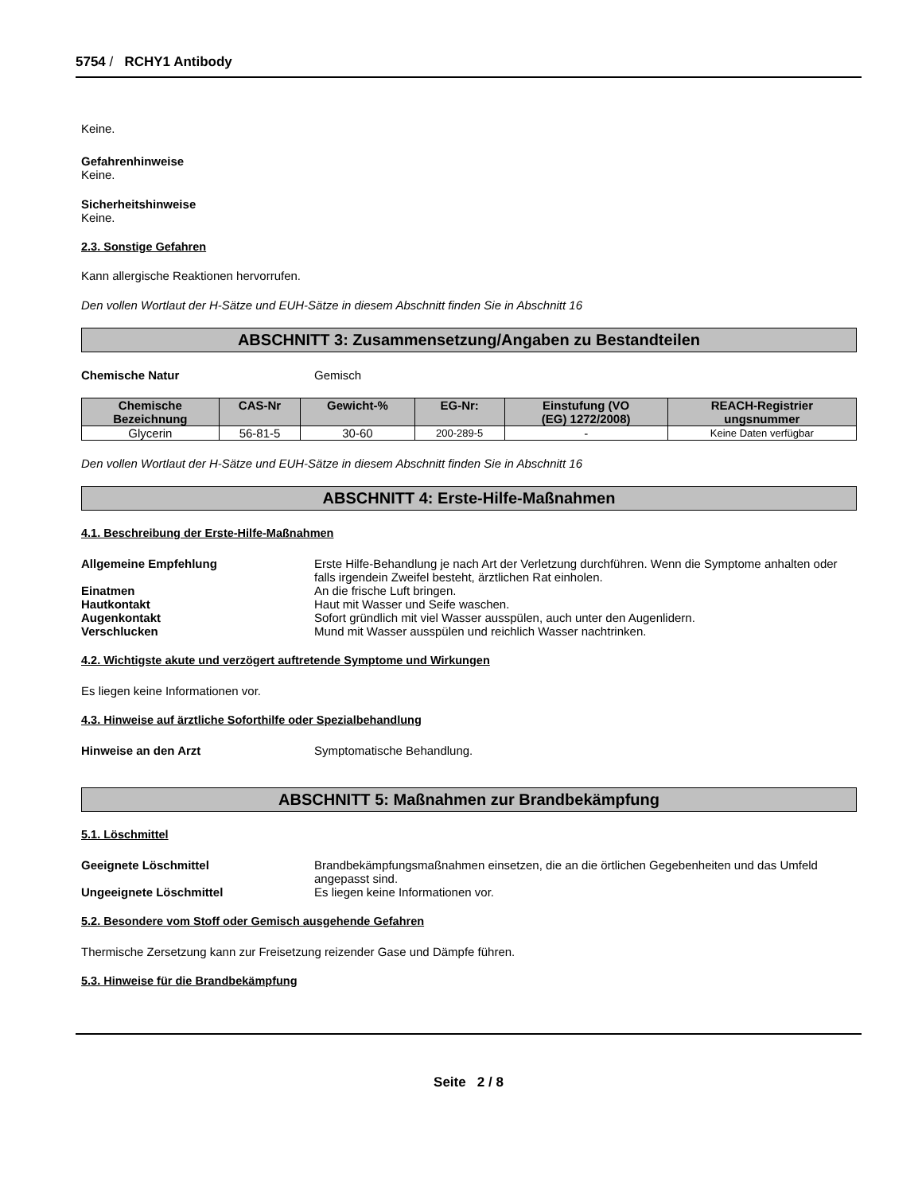5754 / RCHY1 Antibody
Keine.
Gefahrenhinweise
Keine.
Sicherheitshinweise
Keine.
2.3. Sonstige Gefahren
Kann allergische Reaktionen hervorrufen.
Den vollen Wortlaut der H-Sätze und EUH-Sätze in diesem Abschnitt finden Sie in Abschnitt 16
ABSCHNITT 3: Zusammensetzung/Angaben zu Bestandteilen
Chemische Natur Gemisch
| Chemische Bezeichnung | CAS-Nr | Gewicht-% | EG-Nr: | Einstufung (VO (EG) 1272/2008) | REACH-Registrier ungsnummer |
| --- | --- | --- | --- | --- | --- |
| Glycerin | 56-81-5 | 30-60 | 200-289-5 | - | Keine Daten verfügbar |
Den vollen Wortlaut der H-Sätze und EUH-Sätze in diesem Abschnitt finden Sie in Abschnitt 16
ABSCHNITT 4: Erste-Hilfe-Maßnahmen
4.1. Beschreibung der Erste-Hilfe-Maßnahmen
Allgemeine Empfehlung Erste Hilfe-Behandlung je nach Art der Verletzung durchführen. Wenn die Symptome anhalten oder falls irgendein Zweifel besteht, ärztlichen Rat einholen.
Einatmen An die frische Luft bringen.
Hautkontakt Haut mit Wasser und Seife waschen.
Augenkontakt Sofort gründlich mit viel Wasser ausspülen, auch unter den Augenlidern.
Verschlucken Mund mit Wasser ausspülen und reichlich Wasser nachtrinken.
4.2. Wichtigste akute und verzögert auftretende Symptome und Wirkungen
Es liegen keine Informationen vor.
4.3. Hinweise auf ärztliche Soforthilfe oder Spezialbehandlung
Hinweise an den Arzt Symptomatische Behandlung.
ABSCHNITT 5: Maßnahmen zur Brandbekämpfung
5.1. Löschmittel
Geeignete Löschmittel Brandbekämpfungsmaßnahmen einsetzen, die an die örtlichen Gegebenheiten und das Umfeld angepasst sind.
Ungeeignete Löschmittel Es liegen keine Informationen vor.
5.2. Besondere vom Stoff oder Gemisch ausgehende Gefahren
Thermische Zersetzung kann zur Freisetzung reizender Gase und Dämpfe führen.
5.3. Hinweise für die Brandbekämpfung
Seite 2 / 8